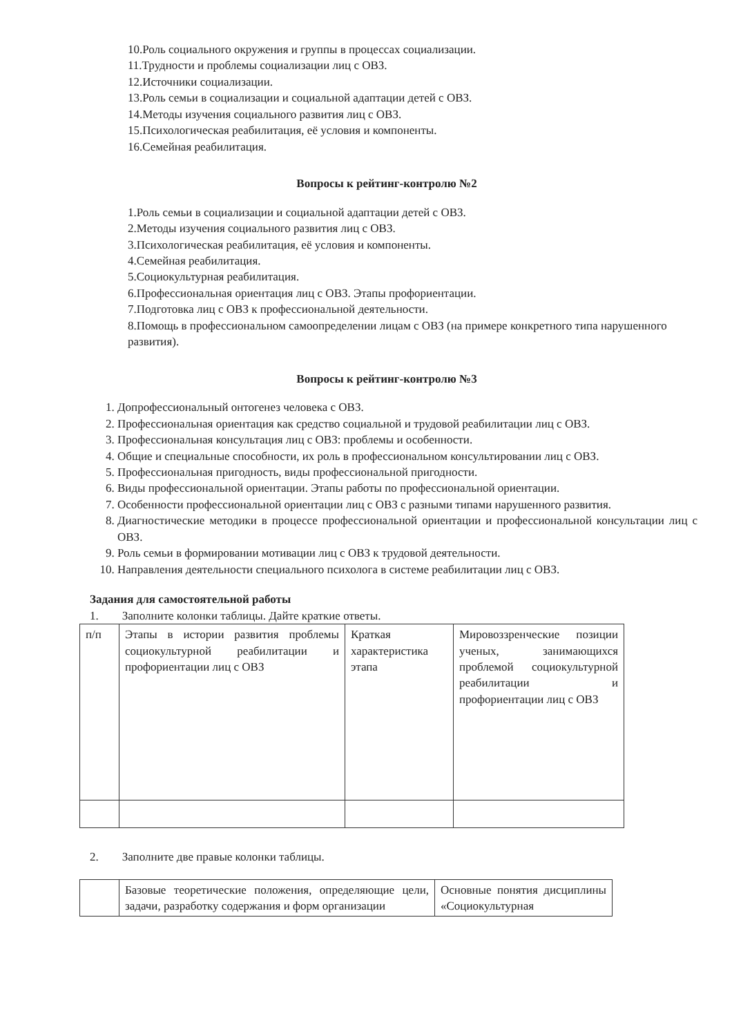10.Роль социального окружения и группы в процессах социализации.
11.Трудности и проблемы социализации лиц с ОВЗ.
12.Источники социализации.
13.Роль семьи в социализации и социальной адаптации детей с ОВЗ.
14.Методы изучения социального развития лиц с ОВЗ.
15.Психологическая реабилитация, её условия и компоненты.
16.Семейная реабилитация.
Вопросы к рейтинг-контролю №2
1.Роль семьи в социализации и социальной адаптации детей с ОВЗ.
2.Методы изучения социального развития лиц с ОВЗ.
3.Психологическая реабилитация, её условия и компоненты.
4.Семейная реабилитация.
5.Социокультурная реабилитация.
6.Профессиональная ориентация лиц с ОВЗ. Этапы профориентации.
7.Подготовка лиц с ОВЗ к профессиональной деятельности.
8.Помощь в профессиональном самоопределении лицам с ОВЗ (на примере конкретного типа нарушенного развития).
Вопросы к рейтинг-контролю №3
1. Допрофессиональный онтогенез человека с ОВЗ.
2. Профессиональная ориентация как средство социальной и трудовой реабилитации лиц с ОВЗ.
3. Профессиональная консультация лиц с ОВЗ: проблемы и особенности.
4. Общие и специальные способности, их роль в профессиональном консультировании лиц с ОВЗ.
5. Профессиональная пригодность, виды профессиональной пригодности.
6. Виды профессиональной ориентации. Этапы работы по профессиональной ориентации.
7. Особенности профессиональной ориентации лиц с ОВЗ с разными типами нарушенного развития.
8. Диагностические методики в процессе профессиональной ориентации и профессиональной консультации лиц с ОВЗ.
9. Роль семьи в формировании мотивации лиц с ОВЗ к трудовой деятельности.
10. Направления деятельности специального психолога в системе реабилитации лиц с ОВЗ.
Задания для самостоятельной работы
1. Заполните колонки таблицы. Дайте краткие ответы.
| п/п | Этапы в истории развития проблемы социокультурной реабилитации и профориентации лиц с ОВЗ | Краткая характеристика этапа | Мировоззренческие позиции ученых, занимающихся проблемой социокультурной реабилитации и профориентации лиц с ОВЗ |
2. Заполните две правые колонки таблицы.
| | Базовые теоретические положения, определяющие цели, задачи, разработку содержания и форм организации | Основные понятия дисциплины «Социокультурная |